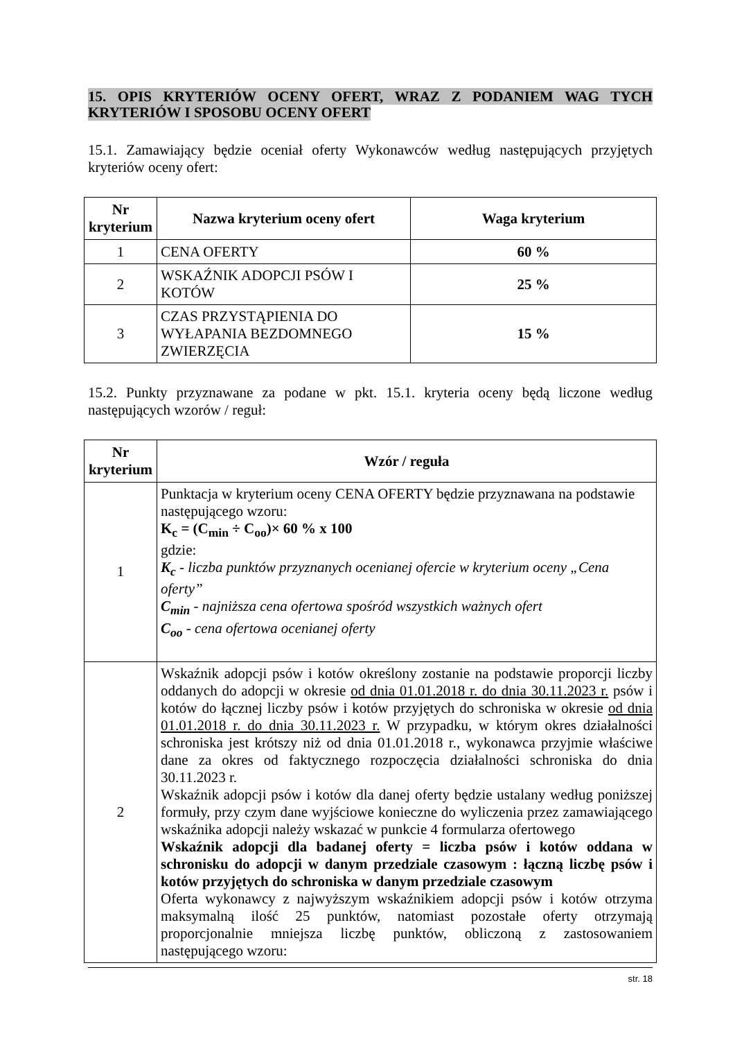15. OPIS KRYTERIÓW OCENY OFERT, WRAZ Z PODANIEM WAG TYCH KRYTERIÓW I SPOSOBU OCENY OFERT
15.1. Zamawiający będzie oceniał oferty Wykonawców według następujących przyjętych kryteriów oceny ofert:
| Nr kryterium | Nazwa kryterium oceny ofert | Waga kryterium |
| --- | --- | --- |
| 1 | CENA OFERTY | 60 % |
| 2 | WSKAŹNIK ADOPCJI PSÓW I KOTÓW | 25 % |
| 3 | CZAS PRZYSTĄPIENIA DO WYŁAPANIA BEZDOMNEGO ZWIERZĘCIA | 15 % |
15.2. Punkty przyznawane za podane w pkt. 15.1. kryteria oceny będą liczone według następujących wzorów / reguł:
| Nr kryterium | Wzór / reguła |
| --- | --- |
| 1 | Punktacja w kryterium oceny CENA OFERTY będzie przyznawana na podstawie następującego wzoru: K<sub>c</sub> = (C<sub>min</sub> ÷ C<sub>oo</sub>)× 60 % x 100 gdzie: K<sub>c</sub> - liczba punktów przyznanych ocenianej ofercie w kryterium oceny „Cena oferty” C<sub>min</sub> - najniższa cena ofertowa spośród wszystkich ważnych ofert C<sub>oo</sub> - cena ofertowa ocenianej oferty |
| 2 | Wskaźnik adopcji psów i kotów określony zostanie na podstawie proporcji liczby oddanych do adopcji w okresie od dnia 01.01.2018 r. do dnia 30.11.2023 r. psów i kotów do łącznej liczby psów i kotów przyjętych do schroniska w okresie od dnia 01.01.2018 r. do dnia 30.11.2023 r. W przypadku, w którym okres działalności schroniska jest krótszy niż od dnia 01.01.2018 r., wykonawca przyjmie właściwe dane za okres od faktycznego rozpoczęcia działalności schroniska do dnia 30.11.2023 r. Wskaźnik adopcji psów i kotów dla danej oferty będzie ustalany według poniższej formuły, przy czym dane wyjściowe konieczne do wyliczenia przez zamawiającego wskaźnika adopcji należy wskazać w punkcie 4 formularza ofertowego Wskaźnik adopcji dla badanej oferty = liczba psów i kotów oddana w schronisku do adopcji w danym przedziale czasowym : łączną liczbę psów i kotów przyjętych do schroniska w danym przedziale czasowym Oferta wykonawcy z najwyższym wskaźnikiem adopcji psów i kotów otrzyma maksymalną ilość 25 punktów, natomiast pozostałe oferty otrzymają proporcjonalnie mniejsza liczbę punktów, obliczoną z zastosowaniem następującego wzoru: |
str. 18